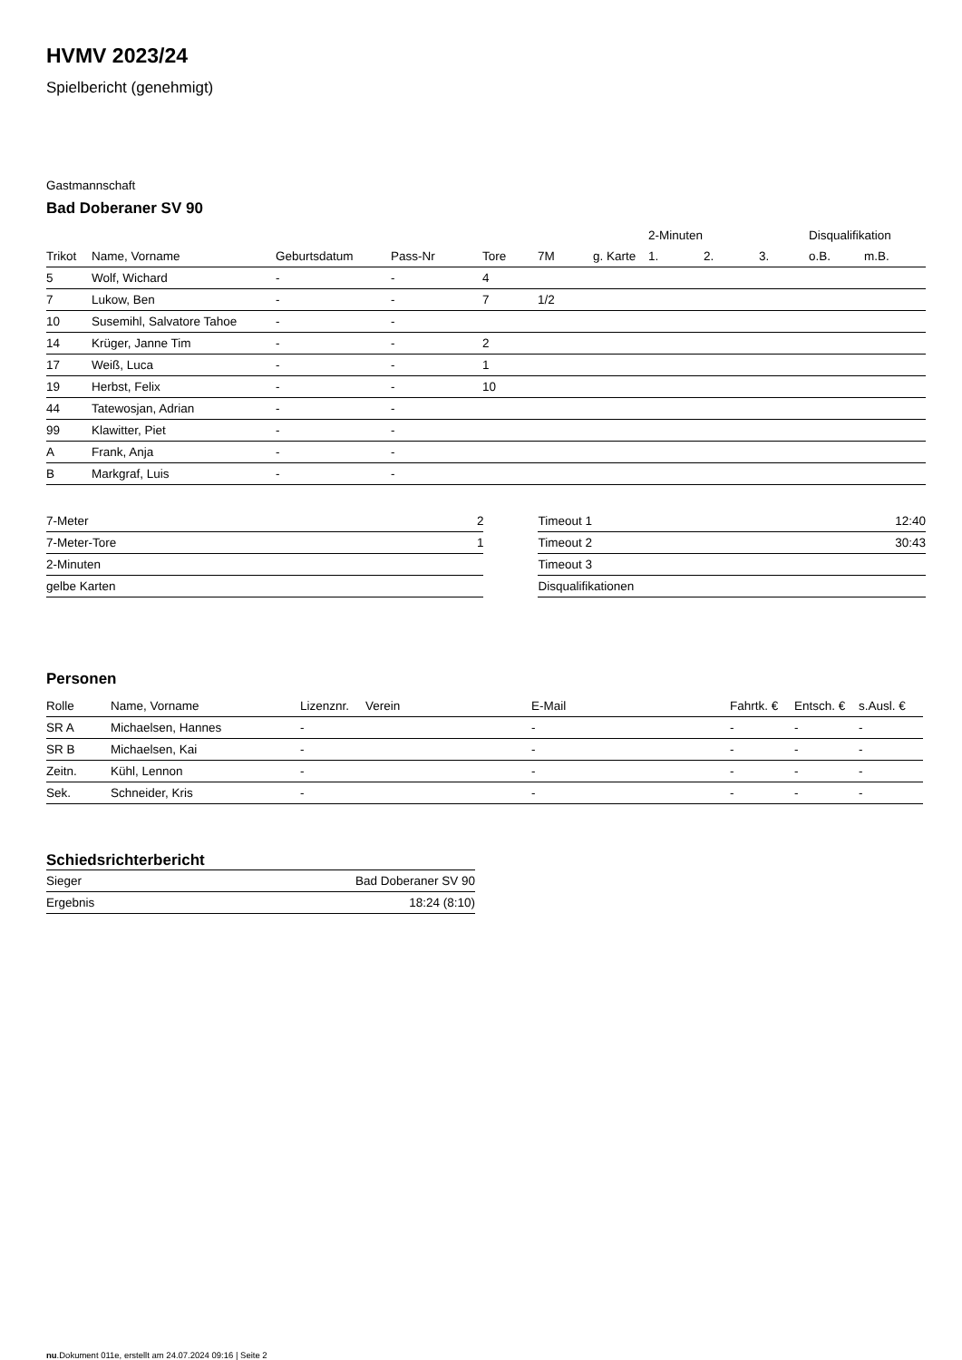HVMV 2023/24
Spielbericht (genehmigt)
Gastmannschaft
Bad Doberaner SV 90
| | | | | | | | 2-Minuten | | | Disqualifikation | |
| --- | --- | --- | --- | --- | --- | --- | --- | --- | --- | --- | --- |
| Trikot | Name, Vorname | Geburtsdatum | Pass-Nr | Tore | 7M | g. Karte | 1. | 2. | 3. | o.B. | m.B. |
| 5 | Wolf, Wichard | - | - | 4 | | | | | | | |
| 7 | Lukow, Ben | - | - | 7 | 1/2 | | | | | | |
| 10 | Susemihl, Salvatore Tahoe | - | - | | | | | | | | |
| 14 | Krüger, Janne Tim | - | - | 2 | | | | | | | |
| 17 | Weiß, Luca | - | - | 1 | | | | | | | |
| 19 | Herbst, Felix | - | - | 10 | | | | | | | |
| 44 | Tatewosjan, Adrian | - | - | | | | | | | | |
| 99 | Klawitter, Piet | - | - | | | | | | | | |
| A | Frank, Anja | - | - | | | | | | | | |
| B | Markgraf, Luis | - | - | | | | | | | | |
| 7-Meter | 2 |
| 7-Meter-Tore | 1 |
| 2-Minuten | |
| gelbe Karten | |
| Timeout 1 | 12:40 |
| Timeout 2 | 30:43 |
| Timeout 3 | |
| Disqualifikationen | |
Personen
| Rolle | Name, Vorname | Lizenznr. | Verein | E-Mail | Fahrtk. € | Entsch. € | s.Ausl. € |
| --- | --- | --- | --- | --- | --- | --- | --- |
| SR A | Michaelsen, Hannes | - | | - | - | - | - |
| SR B | Michaelsen, Kai | - | | - | - | - | - |
| Zeitn. | Kühl, Lennon | - | | - | - | - | - |
| Sek. | Schneider, Kris | - | | - | - | - | - |
Schiedsrichterbericht
| Sieger | Bad Doberaner SV 90 |
| Ergebnis | 18:24 (8:10) |
nu.Dokument 011e, erstellt am 24.07.2024 09:16 | Seite 2